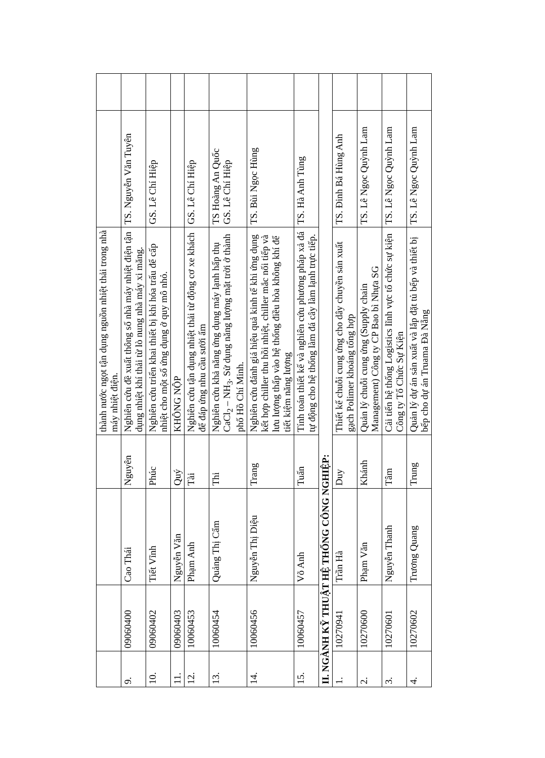| | | | | thành nước ngọt tận dụng nguồn nhiệt thải trong nhà máy nhiệt điện. | | |
| 9. | 09060400 | Cao Thái | Nguyên | Nghiên cứu đề xuất thông số nhà máy nhiệt điện tận dụng nhiệt khí thải từ lò nung nhà máy xi măng. | TS. Nguyễn Văn Tuyên | |
| 10. | 09060402 | Tiết Vĩnh | Phúc | Nghiên cứu triển khai thiết bị khí hóa trấu để cấp nhiệt cho một số ứng dụng ở quy mô nhỏ. | GS. Lê Chí Hiệp | |
| 11. | 09060403 | Nguyễn Văn | Quý | KHÔNG NỘP | | |
| 12. | 10060453 | Phạm Anh | Tài | Nghiên cứu tận dụng nhiệt thải từ động cơ xe khách để đáp ứng nhu cầu sưởi ấm | GS. Lê Chí Hiệp | |
| 13. | 10060454 | Quảng Thị Cẩm | Thi | Nghiên cứu khả năng ứng dụng máy lạnh hấp thụ CaCl<sub>2</sub> – NH<sub>3</sub>. Sử dụng năng lượng mặt trời ở thành phố Hồ Chí Minh. | TS Hoàng An Quốc GS. Lê Chí Hiệp | |
| 14. | 10060456 | Nguyễn Thị Diệu | Trang | Nghiên cứu đánh giá hiệu quả kinh tế khi ứng dụng kết hợp chiller thu hồi nhiệt, chiller mắc nối tiếp và lưu lượng thấp vào hệ thống điều hòa không khí để tiết kiệm năng lượng | TS. Bùi Ngọc Hùng | |
| 15. | 10060457 | Võ Anh | Tuấn | Tính toán thiết kế và nghiên cứu phương pháp xả đá tự động cho hệ thống làm đá cây làm lạnh trực tiếp. | TS. Hà Anh Tùng | |
| II. NGÀNH KỸ THUẬT HỆ THỐNG CÔNG NGHIỆP: | | | | | | |
| 1. | 10270941 | Trần Hà | Duy | Thiết kế chuỗi cung ứng cho dây chuyền sản xuất gạch Polimer khoáng tổng hợp | TS. Đinh Bá Hùng Anh | |
| 2. | 10270600 | Phạm Văn | Khánh | Quản lý chuỗi cung ứng (Supply chain Management) Công ty CP Bao bì Nhựa SG | TS. Lê Ngọc Quỳnh Lam | |
| 3. | 10270601 | Nguyễn Thanh | Tâm | Cải tiến hệ thống Logistics lĩnh vực tổ chức sự kiện Công ty Tổ Chức Sự Kiện | TS. Lê Ngọc Quỳnh Lam | |
| 4. | 10270602 | Trương Quang | Trung | Quản lý dự án sản xuất và lắp đặt tủ bếp và thiết bị bếp cho dự án Truama Đà Nẵng | TS. Lê Ngọc Quỳnh Lam | |